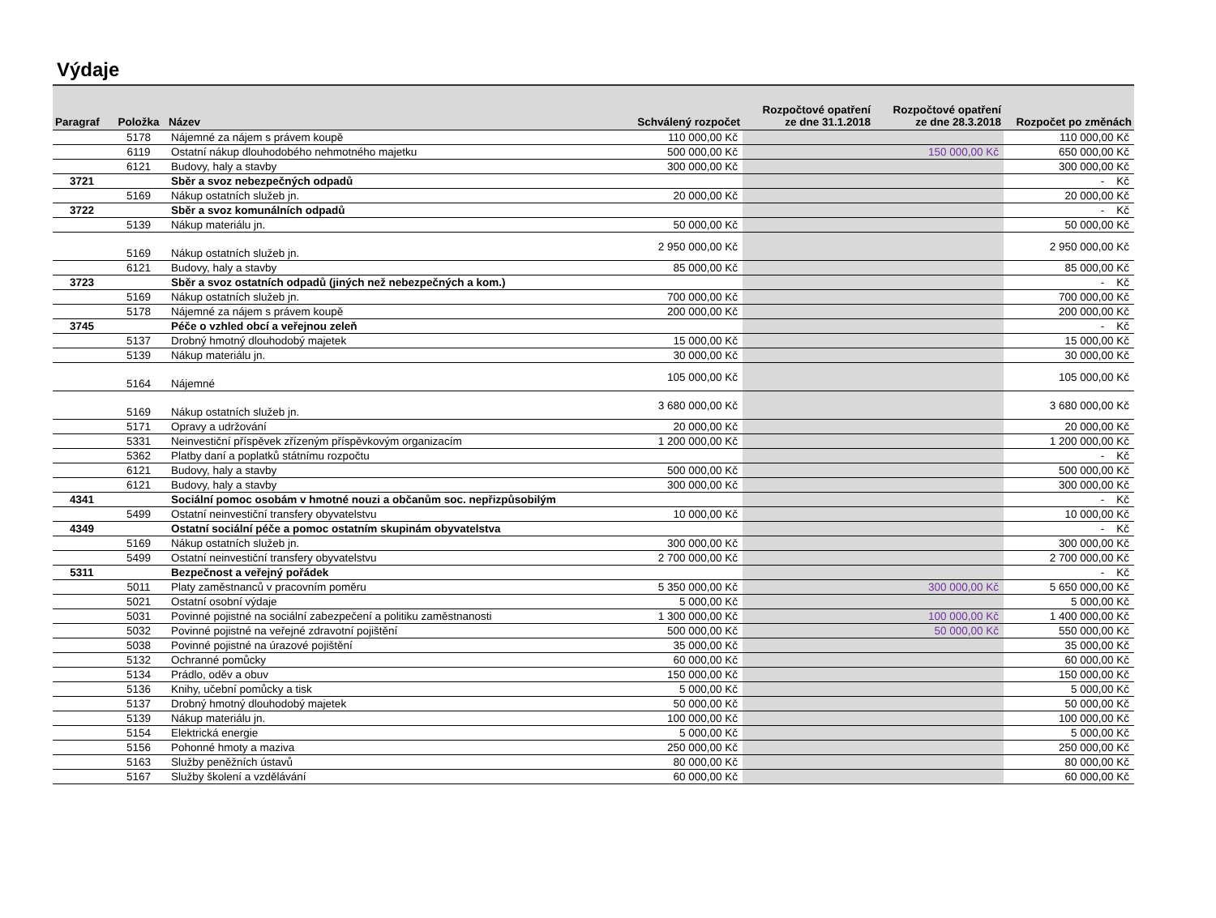Výdaje
| Paragraf | Položka | Název | Schválený rozpočet | Rozpočtové opatření ze dne 31.1.2018 | Rozpočtové opatření ze dne 28.3.2018 | Rozpočet po změnách |
| --- | --- | --- | --- | --- | --- | --- |
| | 5178 | Nájemné za nájem s právem koupě | 110 000,00 Kč | | | 110 000,00 Kč |
| | 6119 | Ostatní nákup dlouhodobého nehmotného majetku | 500 000,00 Kč | | 150 000,00 Kč | 650 000,00 Kč |
| | 6121 | Budovy, haly a stavby | 300 000,00 Kč | | | 300 000,00 Kč |
| 3721 | | Sběr a svoz nebezpečných odpadů | | | | - Kč |
| | 5169 | Nákup ostatních služeb jn. | 20 000,00 Kč | | | 20 000,00 Kč |
| 3722 | | Sběr a svoz komunálních odpadů | | | | - Kč |
| | 5139 | Nákup materiálu jn. | 50 000,00 Kč | | | 50 000,00 Kč |
| | 5169 | Nákup ostatních služeb jn. | 2 950 000,00 Kč | | | 2 950 000,00 Kč |
| | 6121 | Budovy, haly a stavby | 85 000,00 Kč | | | 85 000,00 Kč |
| 3723 | | Sběr a svoz ostatních odpadů (jiných než nebezpečných a kom.) | | | | - Kč |
| | 5169 | Nákup ostatních služeb jn. | 700 000,00 Kč | | | 700 000,00 Kč |
| | 5178 | Nájemné za nájem s právem koupě | 200 000,00 Kč | | | 200 000,00 Kč |
| 3745 | | Péče o vzhled obcí a veřejnou zeleň | | | | - Kč |
| | 5137 | Drobný hmotný dlouhodobý majetek | 15 000,00 Kč | | | 15 000,00 Kč |
| | 5139 | Nákup materiálu jn. | 30 000,00 Kč | | | 30 000,00 Kč |
| | 5164 | Nájemné | 105 000,00 Kč | | | 105 000,00 Kč |
| | 5169 | Nákup ostatních služeb jn. | 3 680 000,00 Kč | | | 3 680 000,00 Kč |
| | 5171 | Opravy a udržování | 20 000,00 Kč | | | 20 000,00 Kč |
| | 5331 | Neinvestiční příspěvek zřízeným příspěvkovým organizacím | 1 200 000,00 Kč | | | 1 200 000,00 Kč |
| | 5362 | Platby daní a poplatků státnímu rozpočtu | | | | - Kč |
| | 6121 | Budovy, haly a stavby | 500 000,00 Kč | | | 500 000,00 Kč |
| | 6121 | Budovy, haly a stavby | 300 000,00 Kč | | | 300 000,00 Kč |
| 4341 | | Sociální pomoc osobám v hmotné nouzi a občanům soc. nepřizpůsobilým | | | | - Kč |
| | 5499 | Ostatní neinvestiční transfery obyvatelstvu | 10 000,00 Kč | | | 10 000,00 Kč |
| 4349 | | Ostatní sociální péče a pomoc ostatním skupinám obyvatelstva | | | | - Kč |
| | 5169 | Nákup ostatních služeb jn. | 300 000,00 Kč | | | 300 000,00 Kč |
| | 5499 | Ostatní neinvestiční transfery obyvatelstvu | 2 700 000,00 Kč | | | 2 700 000,00 Kč |
| 5311 | | Bezpečnost a veřejný pořádek | | | | - Kč |
| | 5011 | Platy zaměstnanců v pracovním poměru | 5 350 000,00 Kč | | 300 000,00 Kč | 5 650 000,00 Kč |
| | 5021 | Ostatní osobní výdaje | 5 000,00 Kč | | | 5 000,00 Kč |
| | 5031 | Povinné pojistné na sociální zabezpečení a politiku zaměstnanosti | 1 300 000,00 Kč | | 100 000,00 Kč | 1 400 000,00 Kč |
| | 5032 | Povinné pojistné na veřejné zdravotní pojištění | 500 000,00 Kč | | 50 000,00 Kč | 550 000,00 Kč |
| | 5038 | Povinné pojistné na úrazové pojištění | 35 000,00 Kč | | | 35 000,00 Kč |
| | 5132 | Ochranné pomůcky | 60 000,00 Kč | | | 60 000,00 Kč |
| | 5134 | Prádlo, oděv a obuv | 150 000,00 Kč | | | 150 000,00 Kč |
| | 5136 | Knihy, učební pomůcky a tisk | 5 000,00 Kč | | | 5 000,00 Kč |
| | 5137 | Drobný hmotný dlouhodobý majetek | 50 000,00 Kč | | | 50 000,00 Kč |
| | 5139 | Nákup materiálu jn. | 100 000,00 Kč | | | 100 000,00 Kč |
| | 5154 | Elektrická energie | 5 000,00 Kč | | | 5 000,00 Kč |
| | 5156 | Pohonné hmoty a maziva | 250 000,00 Kč | | | 250 000,00 Kč |
| | 5163 | Služby peněžních ústavů | 80 000,00 Kč | | | 80 000,00 Kč |
| | 5167 | Služby školení a vzdělávání | 60 000,00 Kč | | | 60 000,00 Kč |